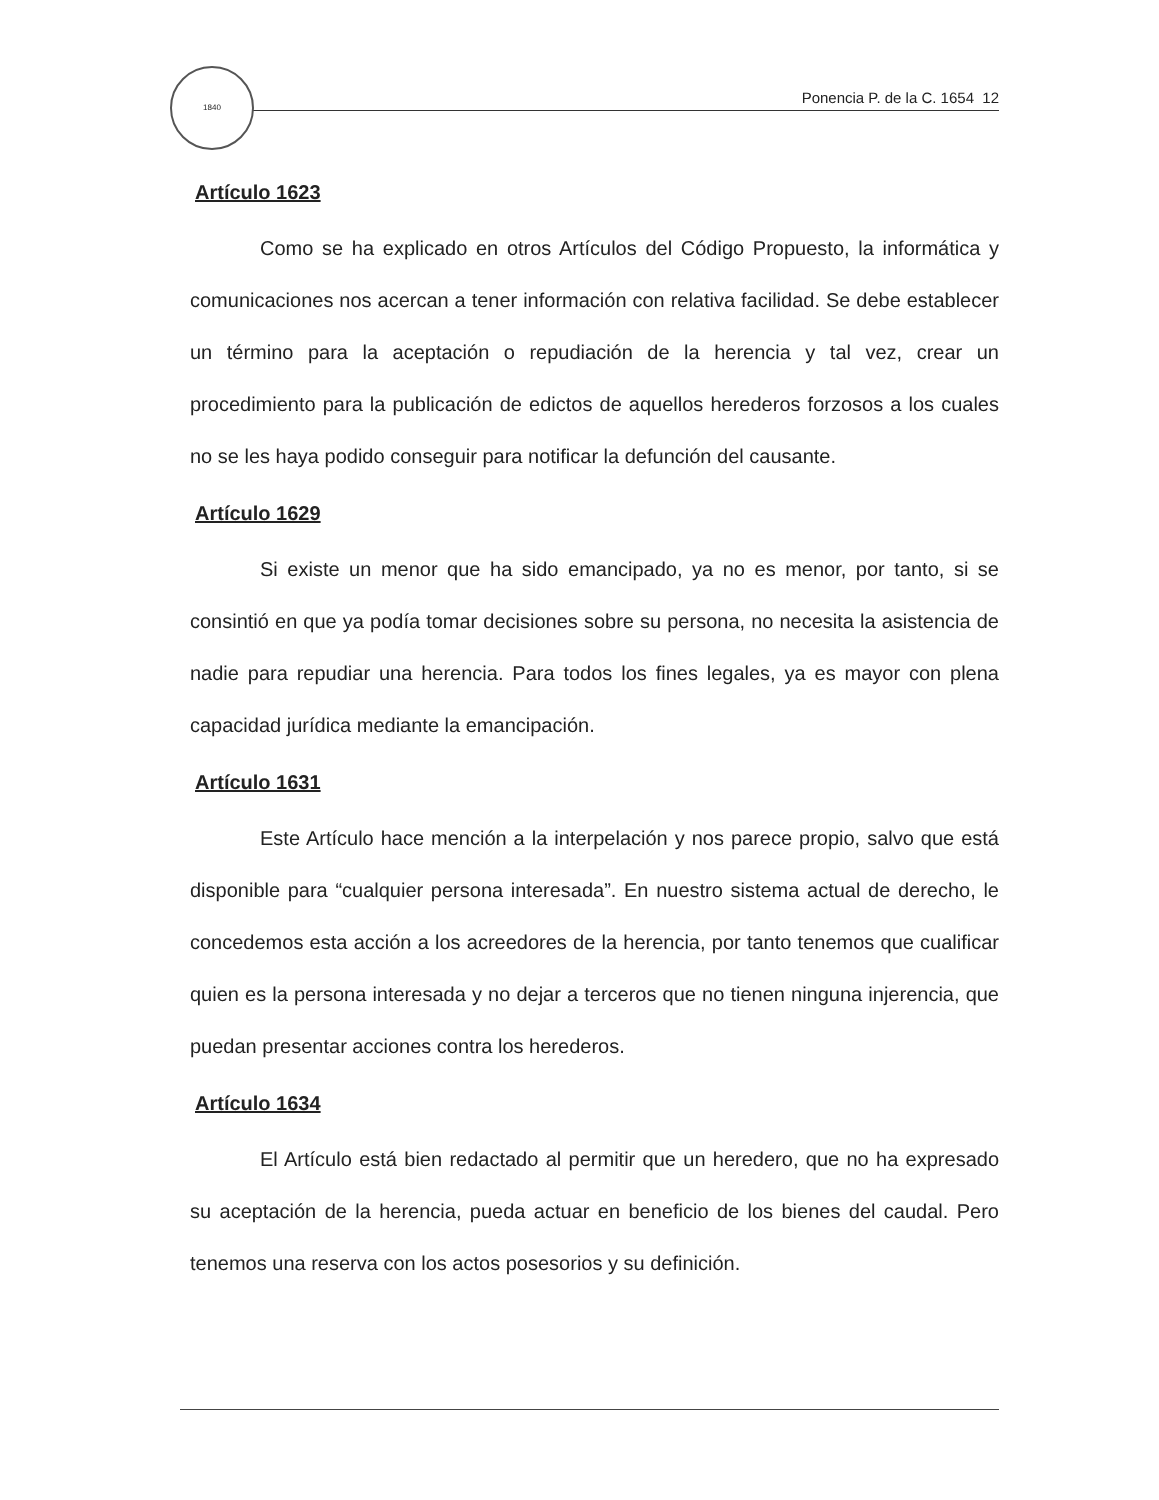1840
Ponencia P. de la C. 1654 12
Artículo 1623
Como se ha explicado en otros Artículos del Código Propuesto, la informática y comunicaciones nos acercan a tener información con relativa facilidad. Se debe establecer un término para la aceptación o repudiación de la herencia y tal vez, crear un procedimiento para la publicación de edictos de aquellos herederos forzosos a los cuales no se les haya podido conseguir para notificar la defunción del causante.
Artículo 1629
Si existe un menor que ha sido emancipado, ya no es menor, por tanto, si se consintió en que ya podía tomar decisiones sobre su persona, no necesita la asistencia de nadie para repudiar una herencia. Para todos los fines legales, ya es mayor con plena capacidad jurídica mediante la emancipación.
Artículo 1631
Este Artículo hace mención a la interpelación y nos parece propio, salvo que está disponible para “cualquier persona interesada”. En nuestro sistema actual de derecho, le concedemos esta acción a los acreedores de la herencia, por tanto tenemos que cualificar quien es la persona interesada y no dejar a terceros que no tienen ninguna injerencia, que puedan presentar acciones contra los herederos.
Artículo 1634
El Artículo está bien redactado al permitir que un heredero, que no ha expresado su aceptación de la herencia, pueda actuar en beneficio de los bienes del caudal. Pero tenemos una reserva con los actos posesorios y su definición.